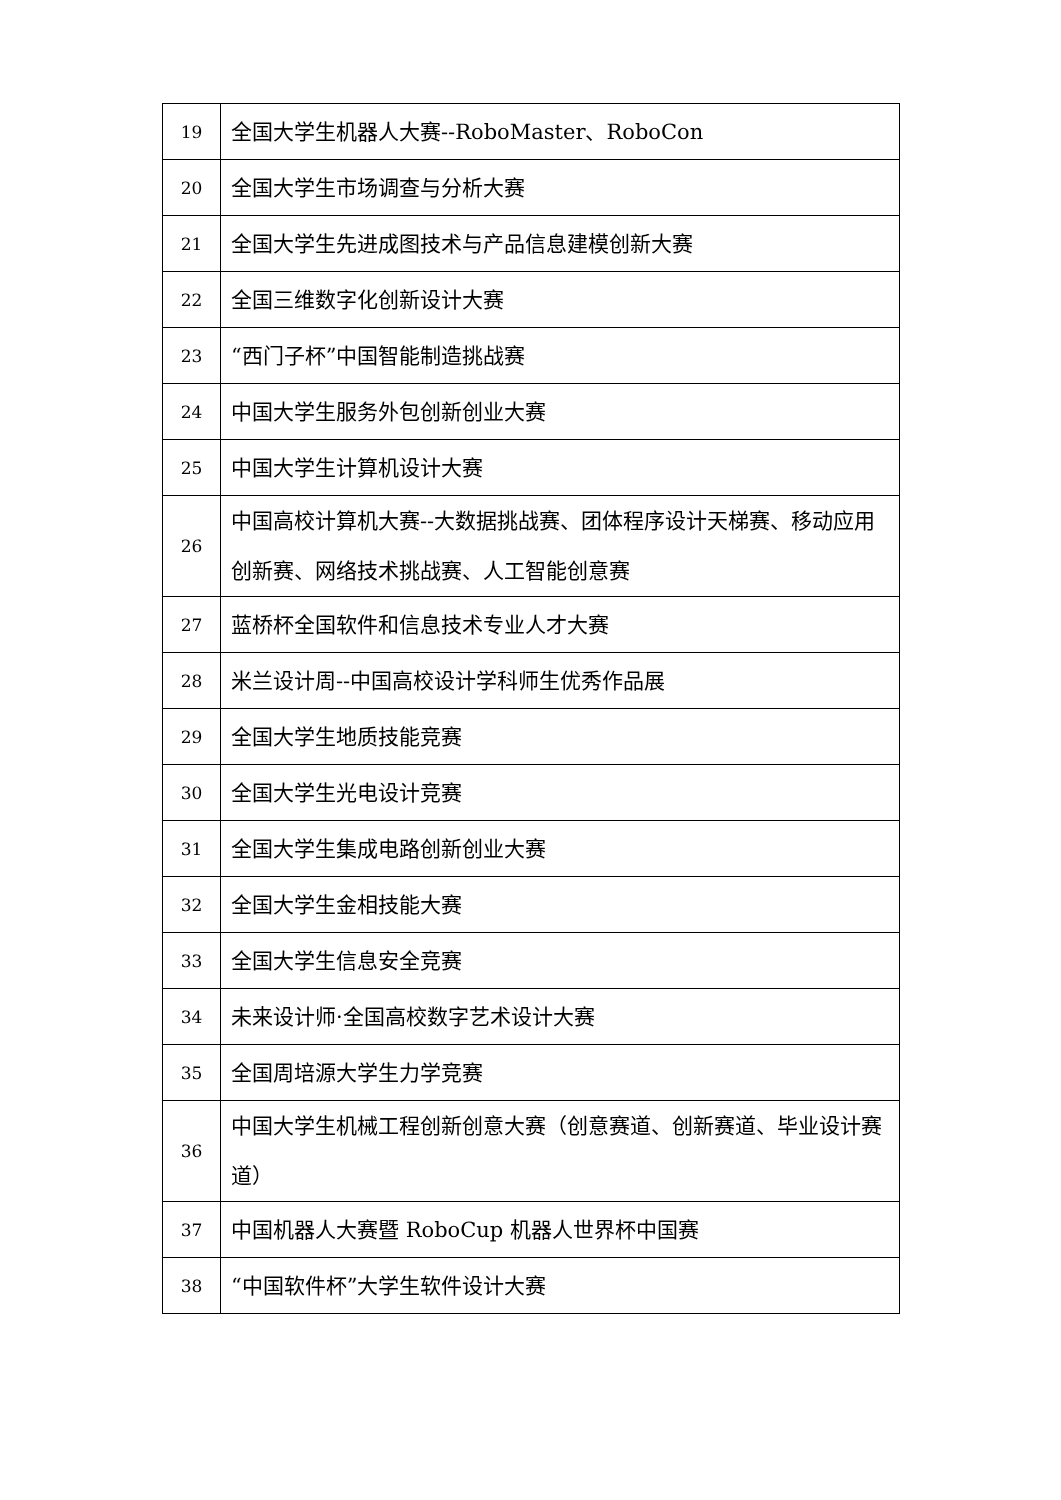| 19 | 全国大学生机器人大赛--RoboMaster、RoboCon |
| 20 | 全国大学生市场调查与分析大赛 |
| 21 | 全国大学生先进成图技术与产品信息建模创新大赛 |
| 22 | 全国三维数字化创新设计大赛 |
| 23 | “西门子杯”中国智能制造挑战赛 |
| 24 | 中国大学生服务外包创新创业大赛 |
| 25 | 中国大学生计算机设计大赛 |
| 26 | 中国高校计算机大赛--大数据挑战赛、团体程序设计天梯赛、移动应用创新赛、网络技术挑战赛、人工智能创意赛 |
| 27 | 蓝桥杯全国软件和信息技术专业人才大赛 |
| 28 | 米兰设计周--中国高校设计学科师生优秀作品展 |
| 29 | 全国大学生地质技能竞赛 |
| 30 | 全国大学生光电设计竞赛 |
| 31 | 全国大学生集成电路创新创业大赛 |
| 32 | 全国大学生金相技能大赛 |
| 33 | 全国大学生信息安全竞赛 |
| 34 | 未来设计师·全国高校数字艺术设计大赛 |
| 35 | 全国周培源大学生力学竞赛 |
| 36 | 中国大学生机械工程创新创意大赛（创意赛道、创新赛道、毕业设计赛道） |
| 37 | 中国机器人大赛暨 RoboCup 机器人世界杯中国赛 |
| 38 | “中国软件杯”大学生软件设计大赛 |